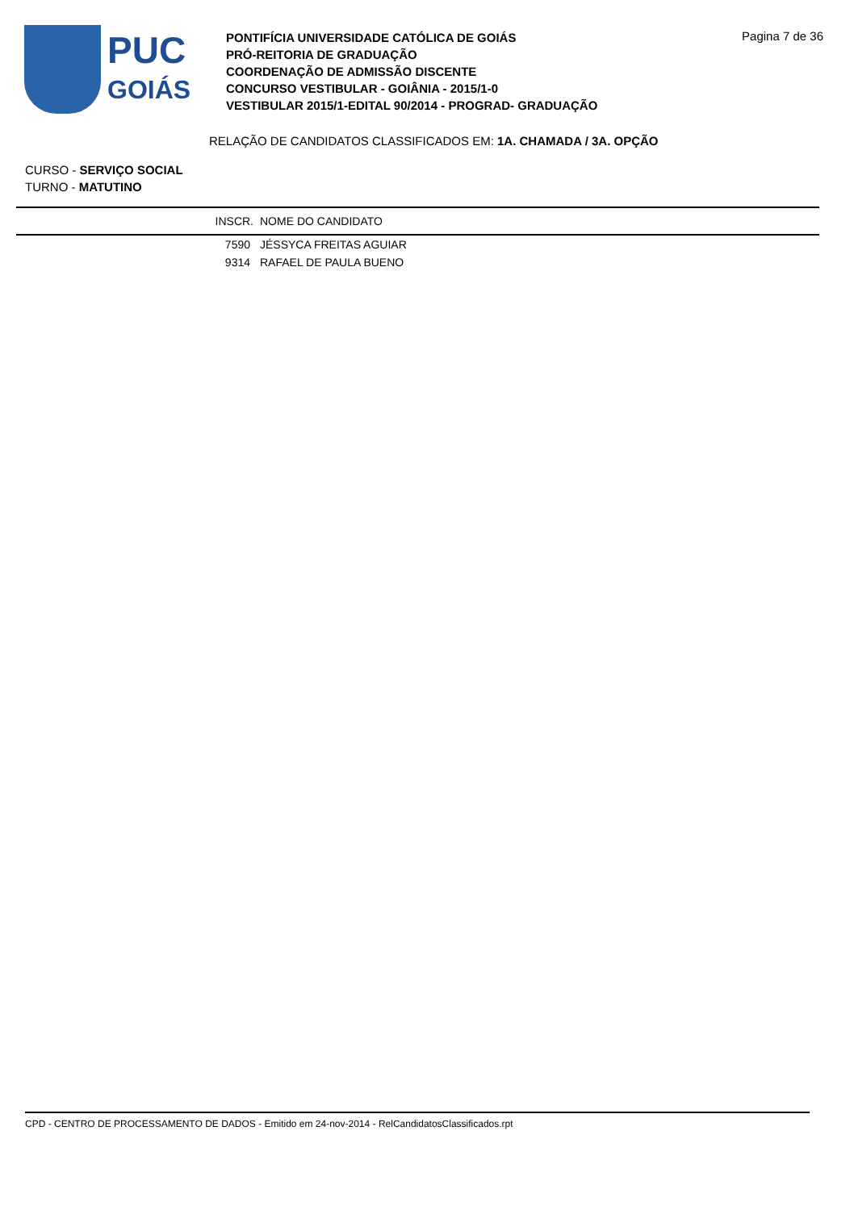PUC
GOIÁS
PONTIFÍCIA UNIVERSIDADE CATÓLICA DE GOIÁS
PRÓ-REITORIA DE GRADUAÇÃO
COORDENAÇÃO DE ADMISSÃO DISCENTE
CONCURSO VESTIBULAR - GOIÂNIA - 2015/1-0
VESTIBULAR 2015/1-EDITAL 90/2014 - PROGRAD- GRADUAÇÃO
Pagina 7 de 36
RELAÇÃO DE CANDIDATOS CLASSIFICADOS EM: 1A. CHAMADA / 3A. OPÇÃO
CURSO - SERVIÇO SOCIAL
TURNO - MATUTINO
| INSCR. | NOME DO CANDIDATO |
| --- | --- |
| 7590 | JÉSSYCA FREITAS AGUIAR |
| 9314 | RAFAEL DE PAULA BUENO |
CPD - CENTRO DE PROCESSAMENTO DE DADOS - Emitido em 24-nov-2014 - RelCandidatosClassificados.rpt